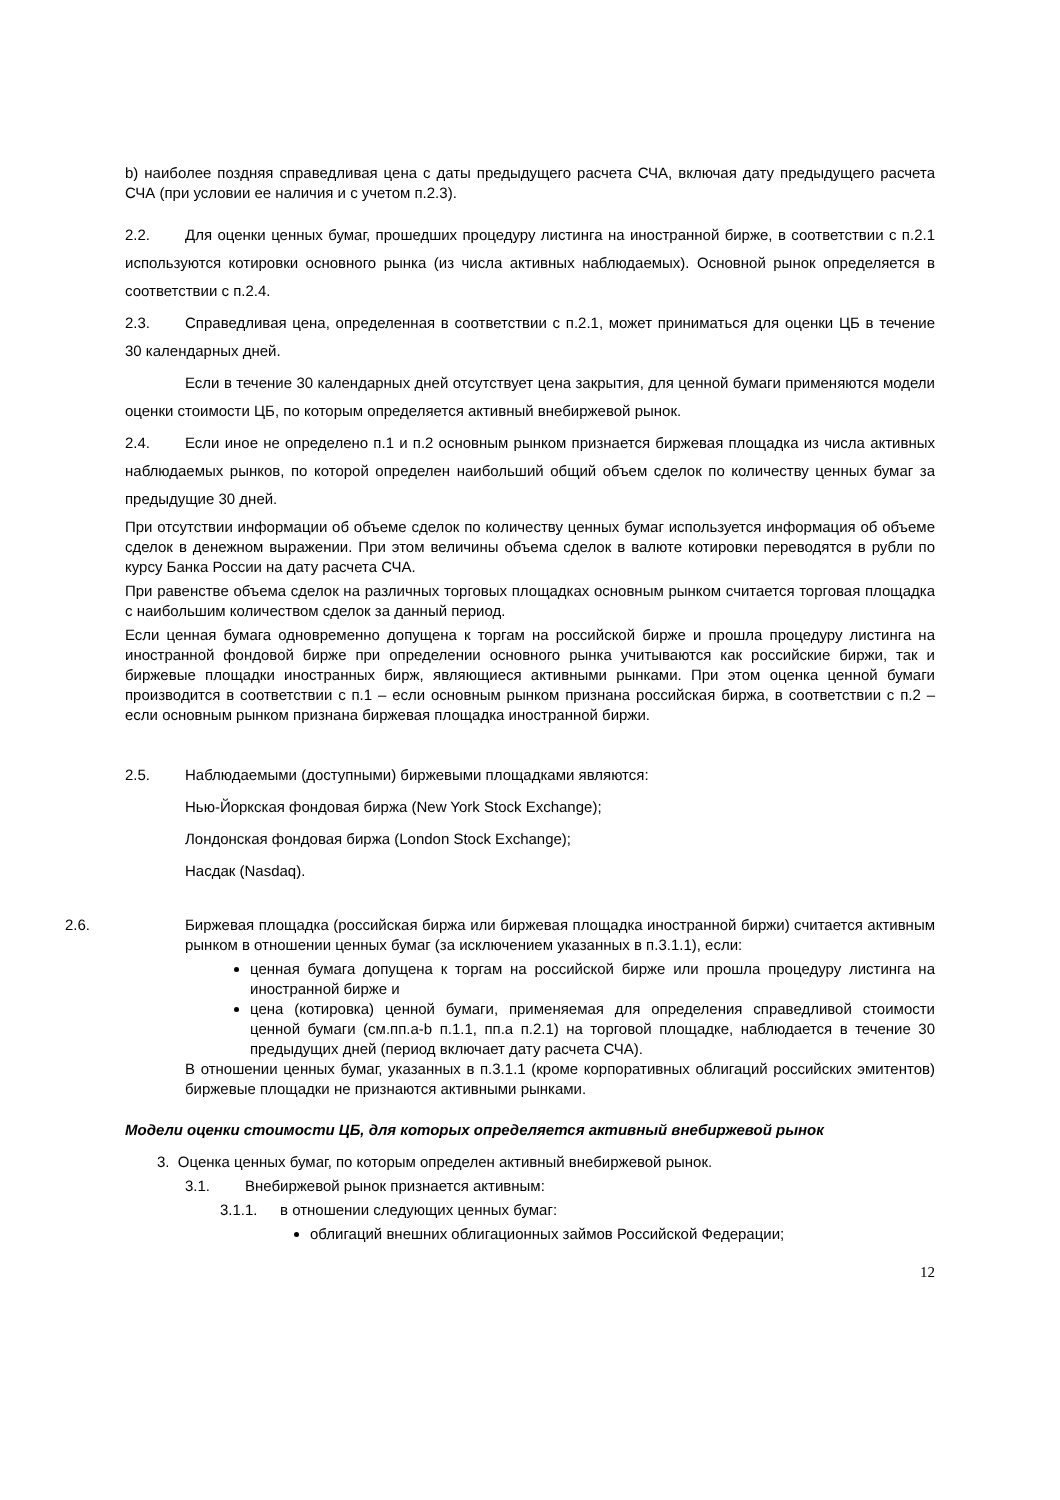b) наиболее поздняя справедливая цена с даты предыдущего расчета СЧА, включая дату предыдущего расчета СЧА (при условии ее наличия и с учетом п.2.3).
2.2. Для оценки ценных бумаг, прошедших процедуру листинга на иностранной бирже, в соответствии с п.2.1 используются котировки основного рынка (из числа активных наблюдаемых). Основной рынок определяется в соответствии с п.2.4.
2.3. Справедливая цена, определенная в соответствии с п.2.1, может приниматься для оценки ЦБ в течение 30 календарных дней.
Если в течение 30 календарных дней отсутствует цена закрытия, для ценной бумаги применяются модели оценки стоимости ЦБ, по которым определяется активный внебиржевой рынок.
2.4. Если иное не определено п.1 и п.2 основным рынком признается биржевая площадка из числа активных наблюдаемых рынков, по которой определен наибольший общий объем сделок по количеству ценных бумаг за предыдущие 30 дней.
При отсутствии информации об объеме сделок по количеству ценных бумаг используется информация об объеме сделок в денежном выражении. При этом величины объема сделок в валюте котировки переводятся в рубли по курсу Банка России на дату расчета СЧА.
При равенстве объема сделок на различных торговых площадках основным рынком считается торговая площадка с наибольшим количеством сделок за данный период.
Если ценная бумага одновременно допущена к торгам на российской бирже и прошла процедуру листинга на иностранной фондовой бирже при определении основного рынка учитываются как российские биржи, так и биржевые площадки иностранных бирж, являющиеся активными рынками. При этом оценка ценной бумаги производится в соответствии с п.1 – если основным рынком признана российская биржа, в соответствии с п.2 – если основным рынком признана биржевая площадка иностранной биржи.
2.5. Наблюдаемыми (доступными) биржевыми площадками являются:
Нью-Йоркская фондовая биржа (New York Stock Exchange);
Лондонская фондовая биржа (London Stock Exchange);
Насдак (Nasdaq).
2.6. Биржевая площадка (российская биржа или биржевая площадка иностранной биржи) считается активным рынком в отношении ценных бумаг (за исключением указанных в п.3.1.1), если:
ценная бумага допущена к торгам на российской бирже или прошла процедуру листинга на иностранной бирже и
цена (котировка) ценной бумаги, применяемая для определения справедливой стоимости ценной бумаги (см.пп.a-b п.1.1, пп.a п.2.1) на торговой площадке, наблюдается в течение 30 предыдущих дней (период включает дату расчета СЧА).
В отношении ценных бумаг, указанных в п.3.1.1 (кроме корпоративных облигаций российских эмитентов) биржевые площадки не признаются активными рынками.
Модели оценки стоимости ЦБ, для которых определяется активный внебиржевой рынок
3. Оценка ценных бумаг, по которым определен активный внебиржевой рынок.
3.1. Внебиржевой рынок признается активным:
3.1.1. в отношении следующих ценных бумаг:
облигаций внешних облигационных займов Российской Федерации;
12